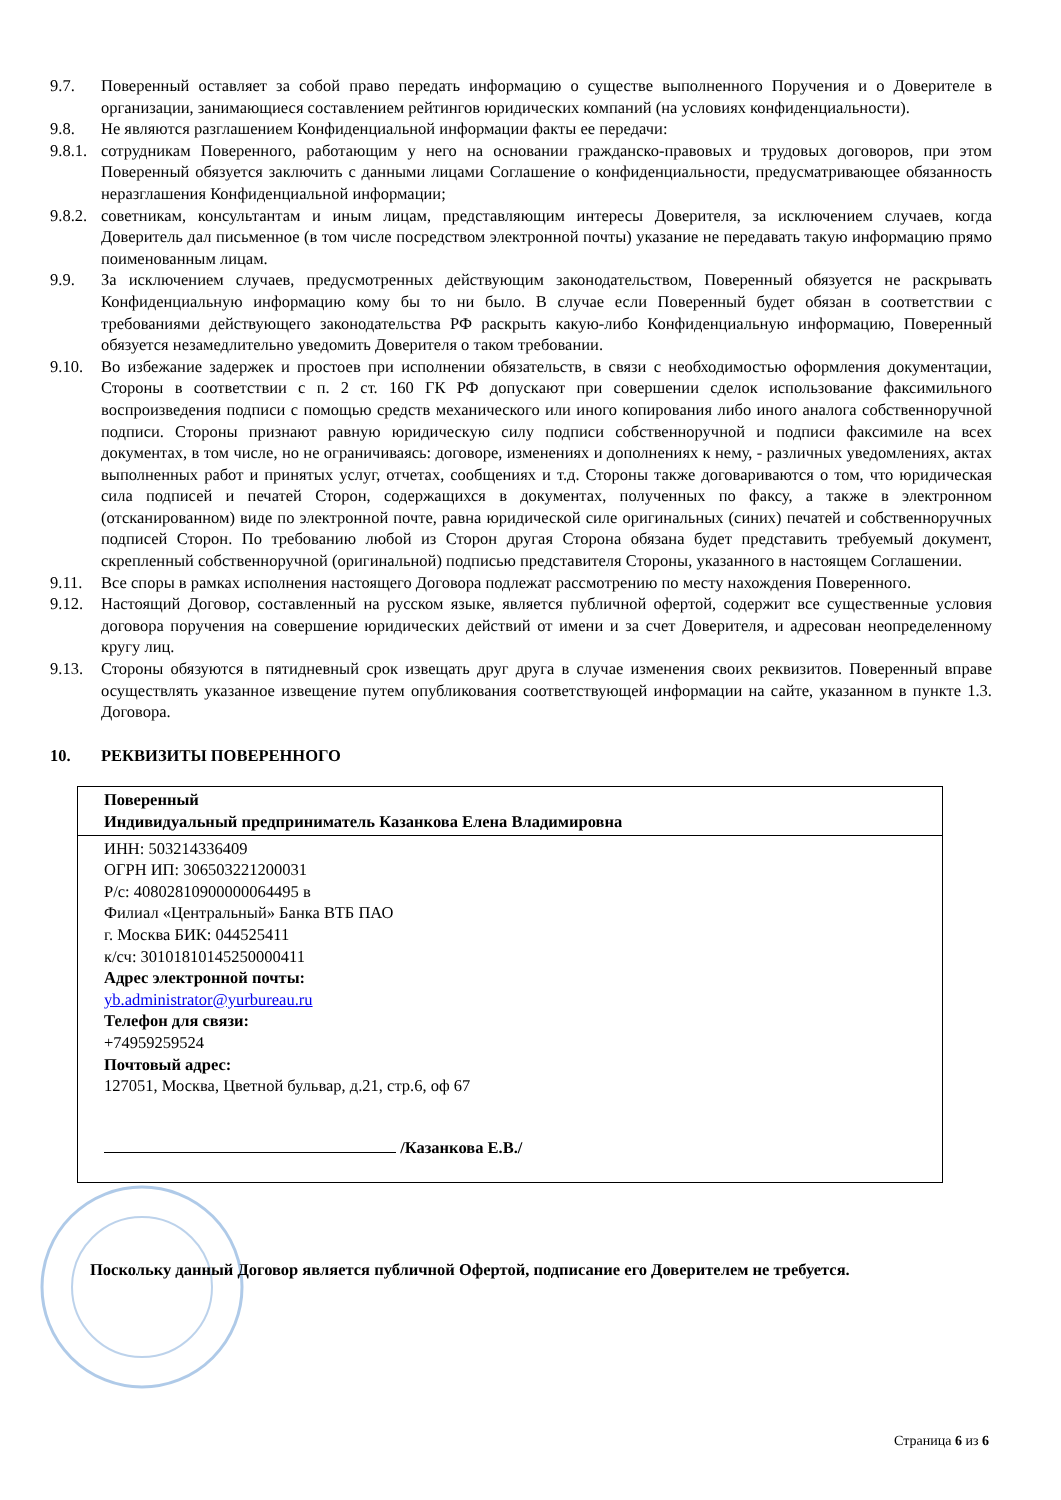9.7. Поверенный оставляет за собой право передать информацию о существе выполненного Поручения и о Доверителе в организации, занимающиеся составлением рейтингов юридических компаний (на условиях конфиденциальности).
9.8. Не являются разглашением Конфиденциальной информации факты ее передачи:
9.8.1.
сотрудникам Поверенного, работающим у него на основании гражданско-правовых и трудовых договоров, при этом Поверенный обязуется заключить с данными лицами Соглашение о конфиденциальности, предусматривающее обязанность неразглашения Конфиденциальной информации;
9.8.2.
советникам, консультантам и иным лицам, представляющим интересы Доверителя, за исключением случаев, когда Доверитель дал письменное (в том числе посредством электронной почты) указание не передавать такую информацию прямо поименованным лицам.
9.9. За исключением случаев, предусмотренных действующим законодательством, Поверенный обязуется не раскрывать Конфиденциальную информацию кому бы то ни было. В случае если Поверенный будет обязан в соответствии с требованиями действующего законодательства РФ раскрыть какую-либо Конфиденциальную информацию, Поверенный обязуется незамедлительно уведомить Доверителя о таком требовании.
9.10. Во избежание задержек и простоев при исполнении обязательств, в связи с необходимостью оформления документации, Стороны в соответствии с п. 2 ст. 160 ГК РФ допускают при совершении сделок использование факсимильного воспроизведения подписи с помощью средств механического или иного копирования либо иного аналога собственноручной подписи. Стороны признают равную юридическую силу подписи собственноручной и подписи факсимиле на всех документах, в том числе, но не ограничиваясь: договоре, изменениях и дополнениях к нему, - различных уведомлениях, актах выполненных работ и принятых услуг, отчетах, сообщениях и т.д. Стороны также договариваются о том, что юридическая сила подписей и печатей Сторон, содержащихся в документах, полученных по факсу, а также в электронном (отсканированном) виде по электронной почте, равна юридической силе оригинальных (синих) печатей и собственноручных подписей Сторон. По требованию любой из Сторон другая Сторона обязана будет представить требуемый документ, скрепленный собственноручной (оригинальной) подписью представителя Стороны, указанного в настоящем Соглашении.
9.11. Все споры в рамках исполнения настоящего Договора подлежат рассмотрению по месту нахождения Поверенного.
9.12. Настоящий Договор, составленный на русском языке, является публичной офертой, содержит все существенные условия договора поручения на совершение юридических действий от имени и за счет Доверителя, и адресован неопределенному кругу лиц.
9.13. Стороны обязуются в пятидневный срок извещать друг друга в случае изменения своих реквизитов. Поверенный вправе осуществлять указанное извещение путем опубликования соответствующей информации на сайте, указанном в пункте 1.3. Договора.
10. РЕКВИЗИТЫ ПОВЕРЕННОГО
| Поверенный Индивидуальный предприниматель Казанкова Елена Владимировна |
| ИНН: 503214336409 ОГРН ИП: 306503221200031 Р/с: 40802810900000064495 в Филиал «Центральный» Банка ВТБ ПАО г. Москва БИК: 044525411 к/сч: 30101810145250000411 Адрес электронной почты: yb.administrator@yurbureau.ru Телефон для связи: +74959259524 Почтовый адрес: 127051, Москва, Цветной бульвар, д.21, стр.6, оф 67 /Казанкова Е.В./ |
Поскольку данный Договор является публичной Офертой, подписание его Доверителем не требуется.
Страница 6 из 6